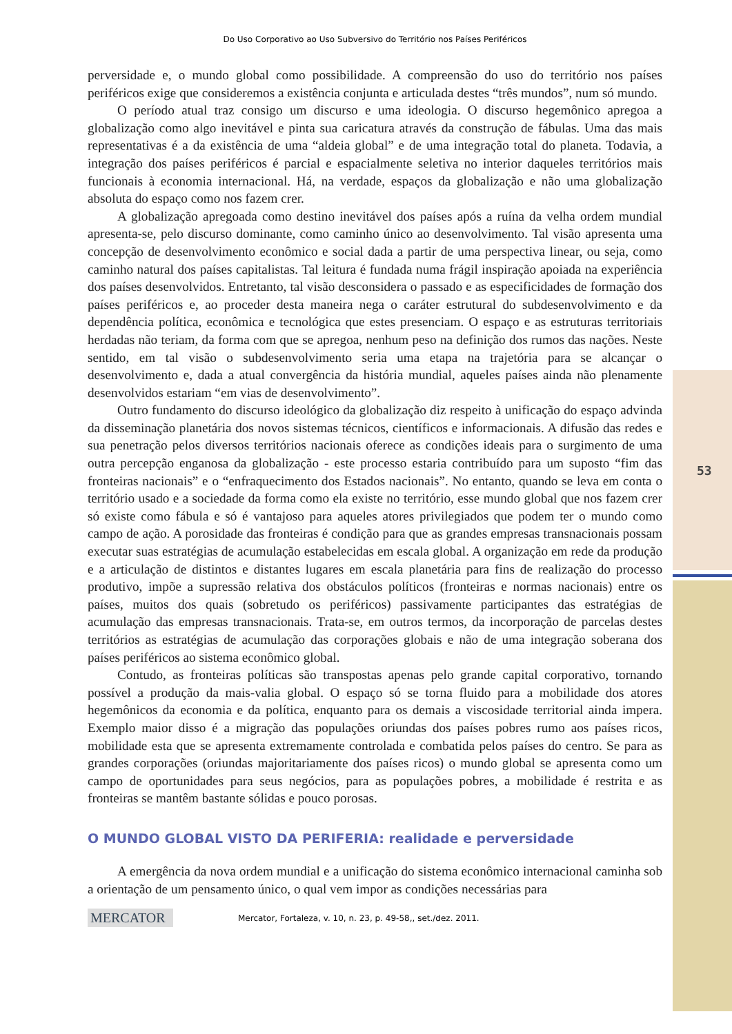Do Uso Corporativo ao Uso Subversivo do Território nos Países Periféricos
53
perversidade e, o mundo global como possibilidade. A compreensão do uso do território nos países periféricos exige que consideremos a existência conjunta e articulada destes “três mundos”, num só mundo.
O período atual traz consigo um discurso e uma ideologia. O discurso hegemônico apregoa a globalização como algo inevitável e pinta sua caricatura através da construção de fábulas. Uma das mais representativas é a da existência de uma “aldeia global” e de uma integração total do planeta. Todavia, a integração dos países periféricos é parcial e espacialmente seletiva no interior daqueles territórios mais funcionais à economia internacional. Há, na verdade, espaços da globalização e não uma globalização absoluta do espaço como nos fazem crer.
A globalização apregoada como destino inevitável dos países após a ruína da velha ordem mundial apresenta-se, pelo discurso dominante, como caminho único ao desenvolvimento. Tal visão apresenta uma concepção de desenvolvimento econômico e social dada a partir de uma perspectiva linear, ou seja, como caminho natural dos países capitalistas. Tal leitura é fundada numa frágil inspiração apoiada na experiência dos países desenvolvidos. Entretanto, tal visão desconsidera o passado e as especificidades de formação dos países periféricos e, ao proceder desta maneira nega o caráter estrutural do subdesenvolvimento e da dependência política, econômica e tecnológica que estes presenciam. O espaço e as estruturas territoriais herdadas não teriam, da forma com que se apregoa, nenhum peso na definição dos rumos das nações. Neste sentido, em tal visão o subdesenvolvimento seria uma etapa na trajetória para se alcançar o desenvolvimento e, dada a atual convergência da história mundial, aqueles países ainda não plenamente desenvolvidos estariam “em vias de desenvolvimento”.
Outro fundamento do discurso ideológico da globalização diz respeito à unificação do espaço advinda da disseminação planetária dos novos sistemas técnicos, científicos e informacionais. A difusão das redes e sua penetração pelos diversos territórios nacionais oferece as condições ideais para o surgimento de uma outra percepção enganosa da globalização - este processo estaria contribuído para um suposto “fim das fronteiras nacionais” e o “enfraquecimento dos Estados nacionais”. No entanto, quando se leva em conta o território usado e a sociedade da forma como ela existe no território, esse mundo global que nos fazem crer só existe como fábula e só é vantajoso para aqueles atores privilegiados que podem ter o mundo como campo de ação. A porosidade das fronteiras é condição para que as grandes empresas transnacionais possam executar suas estratégias de acumulação estabelecidas em escala global. A organização em rede da produção e a articulação de distintos e distantes lugares em escala planetária para fins de realização do processo produtivo, impõe a supressão relativa dos obstáculos políticos (fronteiras e normas nacionais) entre os países, muitos dos quais (sobretudo os periféricos) passivamente participantes das estratégias de acumulação das empresas transnacionais. Trata-se, em outros termos, da incorporação de parcelas destes territórios as estratégias de acumulação das corporações globais e não de uma integração soberana dos países periféricos ao sistema econômico global.
Contudo, as fronteiras políticas são transpostas apenas pelo grande capital corporativo, tornando possível a produção da mais-valia global. O espaço só se torna fluido para a mobilidade dos atores hegemônicos da economia e da política, enquanto para os demais a viscosidade territorial ainda impera. Exemplo maior disso é a migração das populações oriundas dos países pobres rumo aos países ricos, mobilidade esta que se apresenta extremamente controlada e combatida pelos países do centro. Se para as grandes corporações (oriundas majoritariamente dos países ricos) o mundo global se apresenta como um campo de oportunidades para seus negócios, para as populações pobres, a mobilidade é restrita e as fronteiras se mantêm bastante sólidas e pouco porosas.
O MUNDO GLOBAL VISTO DA PERIFERIA: realidade e perversidade
A emergência da nova ordem mundial e a unificação do sistema econômico internacional caminha sob a orientação de um pensamento único, o qual vem impor as condições necessárias para
MERCATOR
Mercator, Fortaleza, v. 10, n. 23, p. 49-58,, set./dez. 2011.